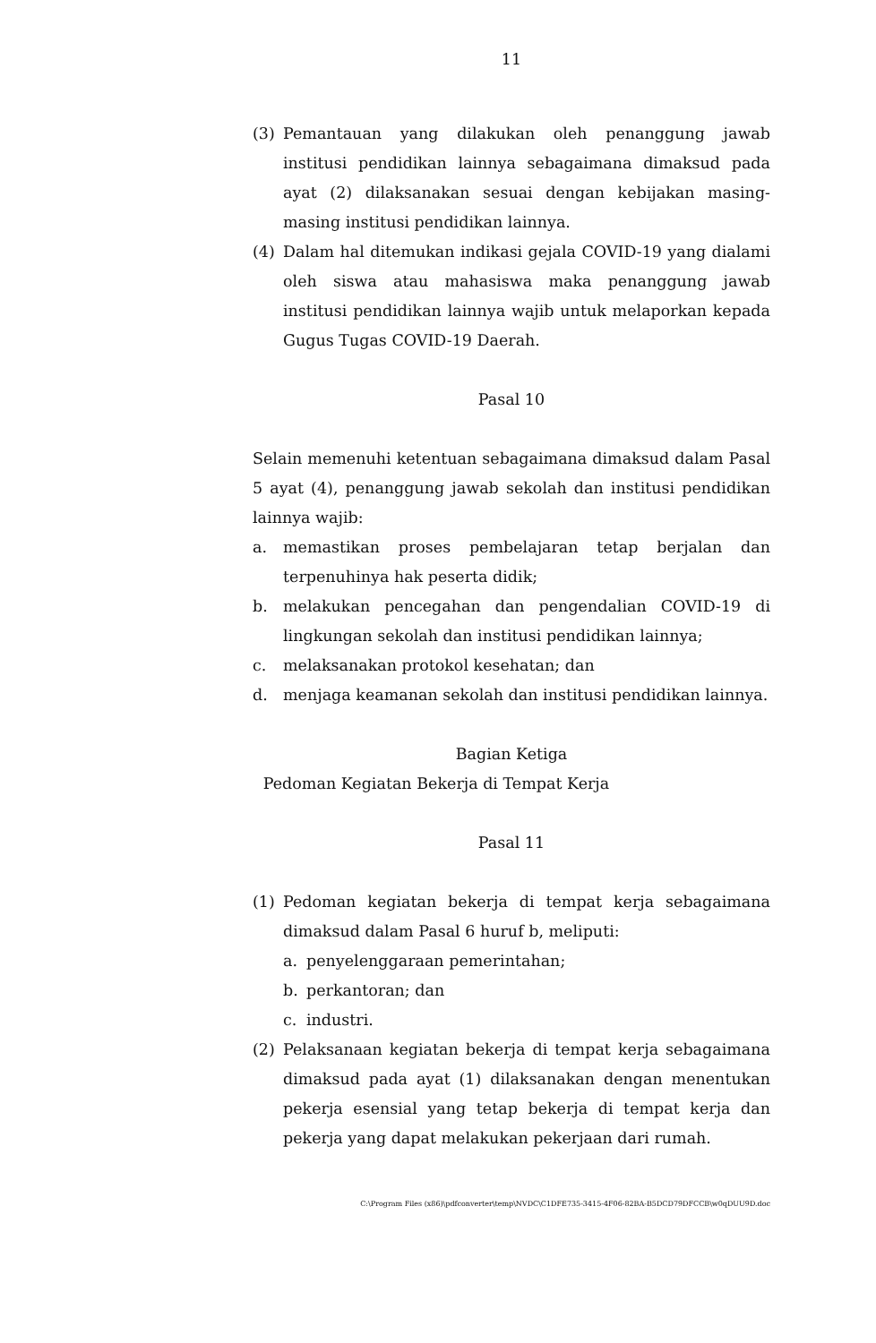11
(3) Pemantauan yang dilakukan oleh penanggung jawab institusi pendidikan lainnya sebagaimana dimaksud pada ayat (2) dilaksanakan sesuai dengan kebijakan masing-masing institusi pendidikan lainnya.
(4) Dalam hal ditemukan indikasi gejala COVID-19 yang dialami oleh siswa atau mahasiswa maka penanggung jawab institusi pendidikan lainnya wajib untuk melaporkan kepada Gugus Tugas COVID-19 Daerah.
Pasal 10
Selain memenuhi ketentuan sebagaimana dimaksud dalam Pasal 5 ayat (4), penanggung jawab sekolah dan institusi pendidikan lainnya wajib:
a. memastikan proses pembelajaran tetap berjalan dan terpenuhinya hak peserta didik;
b. melakukan pencegahan dan pengendalian COVID-19 di lingkungan sekolah dan institusi pendidikan lainnya;
c. melaksanakan protokol kesehatan; dan
d. menjaga keamanan sekolah dan institusi pendidikan lainnya.
Bagian Ketiga
Pedoman Kegiatan Bekerja di Tempat Kerja
Pasal 11
(1) Pedoman kegiatan bekerja di tempat kerja sebagaimana dimaksud dalam Pasal 6 huruf b, meliputi:
a. penyelenggaraan pemerintahan;
b. perkantoran; dan
c. industri.
(2) Pelaksanaan kegiatan bekerja di tempat kerja sebagaimana dimaksud pada ayat (1) dilaksanakan dengan menentukan pekerja esensial yang tetap bekerja di tempat kerja dan pekerja yang dapat melakukan pekerjaan dari rumah.
C:\Program Files (x86)\pdfconverter\temp\NVDC\C1DFE735-3415-4F06-82BA-B5DCD79DFCCB\w0qDUU9D.doc